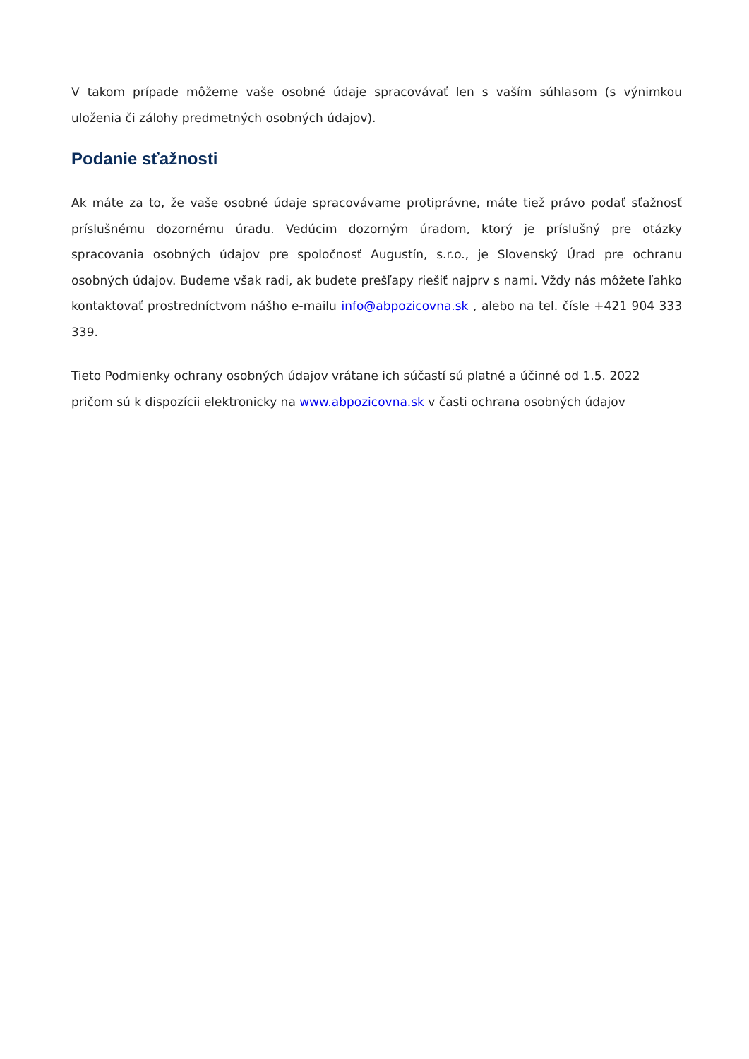V takom prípade môžeme vaše osobné údaje spracovávať len s vaším súhlasom (s výnimkou uloženia či zálohy predmetných osobných údajov).
Podanie sťažnosti
Ak máte za to, že vaše osobné údaje spracovávame protiprávne, máte tiež právo podať sťažnosť príslušnému dozornému úradu. Vedúcim dozorným úradom, ktorý je príslušný pre otázky spracovania osobných údajov pre spoločnosť Augustín, s.r.o., je Slovenský Úrad pre ochranu osobných údajov. Budeme však radi, ak budete prešľapy riešiť najprv s nami. Vždy nás môžete ľahko kontaktovať prostredníctvom nášho e-mailu info@abpozicovna.sk , alebo na tel. čísle +421 904 333 339.
Tieto Podmienky ochrany osobných údajov vrátane ich súčastí sú platné a účinné od 1.5. 2022 pričom sú k dispozícii elektronicky na www.abpozicovna.sk v časti ochrana osobných údajov